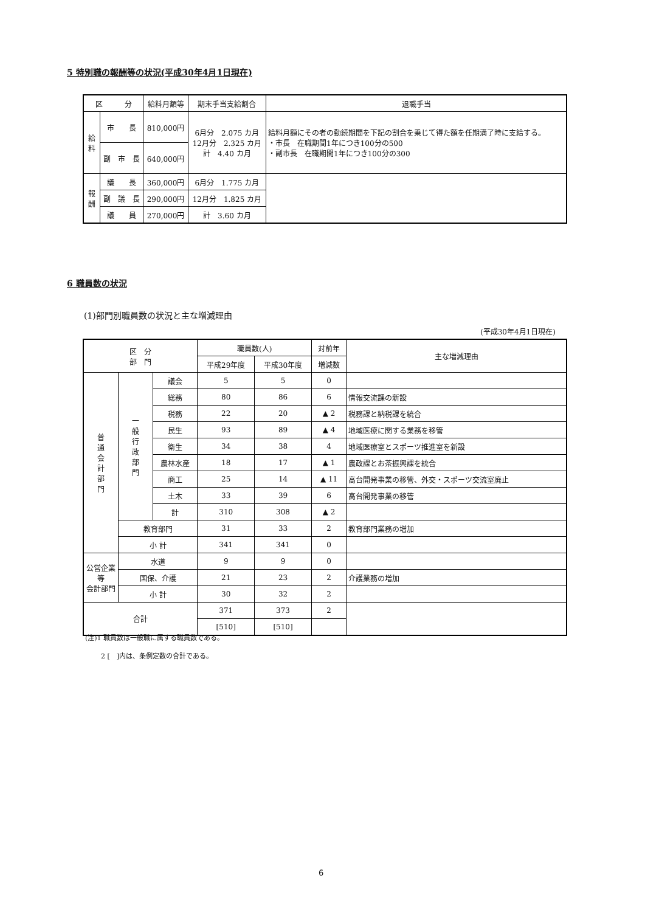5 特別職の報酬等の状況(平成30年4月1日現在)
| 区 分 | | 給料月額等 | 期末手当支給割合 | 退職手当 |
| --- | --- | --- | --- | --- |
| 給 料 | 市 長 | 810,000円 | 6月分 2.075 カ月 12月分 2.325 カ月 計 4.40 カ月 | 給料月額にその者の勤続期間を下記の割合を乗じて得た額を任期満了時に支給する。 ・市長 在職期間1年につき100分の500 ・副市長 在職期間1年につき100分の300 |
| | 副 市 長 | 640,000円 | | |
| 報 酬 | 議 長 | 360,000円 | 6月分 1.775 カ月 | |
| | 副 議 長 | 290,000円 | 12月分 1.825 カ月 | |
| | 議 員 | 270,000円 | 計 3.60 カ月 | |
6 職員数の状況
(1)部門別職員数の状況と主な増減理由
(平成30年4月1日現在)
| 区 分 部 門 | | | 職員数(人) | | 対前年 | 主な増減理由 |
| --- | --- | --- | --- | --- | --- | --- |
| | | | 平成29年度 | 平成30年度 | 増減数 | |
| 普 通 会 計 部 門 | 一 般 行 政 部 門 | 議会 | 5 | 5 | 0 | |
| | | 総務 | 80 | 86 | 6 | 情報交流課の新設 |
| | | 税務 | 22 | 20 | ▲ 2 | 税務課と納税課を統合 |
| | | 民生 | 93 | 89 | ▲ 4 | 地域医療に関する業務を移管 |
| | | 衛生 | 34 | 38 | 4 | 地域医療室とスポーツ推進室を新設 |
| | | 農林水産 | 18 | 17 | ▲ 1 | 農政課とお茶振興課を統合 |
| | | 商工 | 25 | 14 | ▲ 11 | 高台開発事業の移管、外交・スポーツ交流室廃止 |
| | | 土木 | 33 | 39 | 6 | 高台開発事業の移管 |
| | | 計 | 310 | 308 | ▲ 2 | |
| | 教育部門 | | 31 | 33 | 2 | 教育部門業務の増加 |
| | 小 計 | | 341 | 341 | 0 | |
| 公営企業等 会計部門 | 水道 | | 9 | 9 | 0 | |
| | 国保、介護 | | 21 | 23 | 2 | 介護業務の増加 |
| | 小 計 | | 30 | 32 | 2 | |
| 合計 | | | 371 | 373 | 2 | |
| | | | [510] | [510] | | |
(注)1 職員数は一般職に属する職員数である。
2 [　]内は、条例定数の合計である。
6